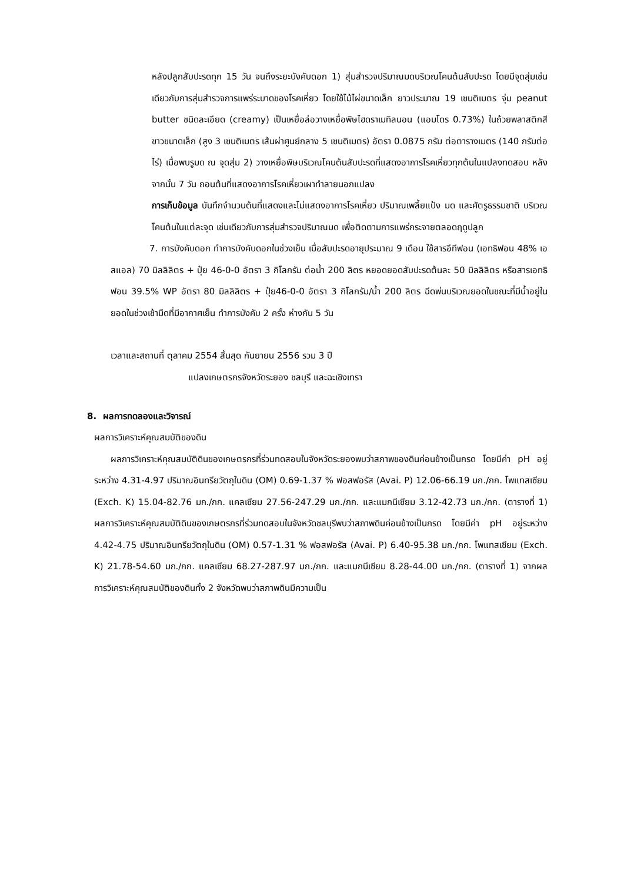หลังปลูกสับปะรดทุก 15 วัน จนถึงระยะบังคับดอก 1) สุ่มสำรวจปริมาณมดบริเวณโคนต้นสับปะรด โดยมีจุดสุ่มเช่นเดียวกับการสุ่มสำรวจการแพร่ระบาดของโรคเหี่ยว โดยใช้ไม้ไผ่ขนาดเล็ก ยาวประมาณ 19 เซนติเมตร จุ่ม peanut butter ชนิดละเอียด (creamy) เป็นเหยื่อล่อวางเหยื่อพิษไฮดราเมทิลนอน (แอมโดร 0.73%) ในถ้วยพลาสติกสีขาวขนาดเล็ก (สูง 3 เซนติเมตร เส้นผ่าศูนย์กลาง 5 เซนติเมตร) อัตรา 0.0875 กรัม ต่อตารางเมตร (140 กรัมต่อไร่) เมื่อพบรูมด ณ จุดสุ่ม 2) วางเหยื่อพิษบริเวณโคนต้นสับปะรดที่แสดงอาการโรคเหี่ยวทุกต้นในแปลงทดสอบ หลังจากนั้น 7 วัน ถอนต้นที่แสดงอาการโรคเหี่ยวเผาทำลายนอกแปลง
การเก็บข้อมูล บันทึกจำนวนต้นที่แสดงและไม่แสดงอาการโรคเหี่ยว ปริมาณเพลี้ยแป้ง มด และศัตรูธรรมชาติ บริเวณโคนต้นในแต่ละจุด เช่นเดียวกับการสุ่มสำรวจปริมาณมด เพื่อติดตามการแพร่กระจายตลอดฤดูปลูก
7. การบังคับดอก ทำการบังคับดอกในช่วงเย็น เมื่อสับปะรดอายุประมาณ 9 เดือน ใช้สารอีทีฟอน (เอทธิฟอน 48% เอสแอล) 70 มิลลิลิตร + ปุ๋ย 46-0-0 อัตรา 3 กิโลกรัม ต่อน้ำ 200 ลิตร หยอดยอดสับปะรดต้นละ 50 มิลลิลิตร หรือสารเอทธิฟอน 39.5% WP อัตรา 80 มิลลิลิตร + ปุ๋ย46-0-0 อัตรา 3 กิโลกรัม/น้ำ 200 ลิตร ฉีดพ่นบริเวณยอดในขณะที่มีน้ำอยู่ในยอดในช่วงเช้ามืดที่มีอากาศเย็น ทำการบังคับ 2 ครั้ง ห่างกัน 5 วัน
เวลาและสถานที่ ตุลาคม 2554 สิ้นสุด กันยายน 2556 รวม 3 ปี
แปลงเกษตรกรจังหวัดระยอง ชลบุรี และฉะเชิงเทรา
8. ผลการทดลองและวิจารณ์
ผลการวิเคราะห์คุณสมบัติของดิน
ผลการวิเคราะห์คุณสมบัติดินของเกษตรกรที่ร่วมทดสอบในจังหวัดระยองพบว่าสภาพของดินค่อนข้างเป็นกรด โดยมีค่า pH อยู่ระหว่าง 4.31-4.97 ปริมาณอินทรียวัตถุในดิน (OM) 0.69-1.37 % ฟอสฟอรัส (Avai. P) 12.06-66.19 มก./กก. โพแทสเซียม (Exch. K) 15.04-82.76 มก./กก. แคลเซียม 27.56-247.29 มก./กก. และแมกนีเซียม 3.12-42.73 มก./กก. (ตารางที่ 1) ผลการวิเคราะห์คุณสมบัติดินของเกษตรกรที่ร่วมทดสอบในจังหวัดชลบุรีพบว่าสภาพดินค่อนข้างเป็นกรด โดยมีค่า pH อยู่ระหว่าง 4.42-4.75 ปริมาณอินทรียวัตถุในดิน (OM) 0.57-1.31 % ฟอสฟอรัส (Avai. P) 6.40-95.38 มก./กก. โพแทสเซียม (Exch. K) 21.78-54.60 มก./กก. แคลเซียม 68.27-287.97 มก./กก. และแมกนีเซียม 8.28-44.00 มก./กก. (ตารางที่ 1) จากผลการวิเคราะห์คุณสมบัติของดินทั้ง 2 จังหวัดพบว่าสภาพดินมีความเป็น